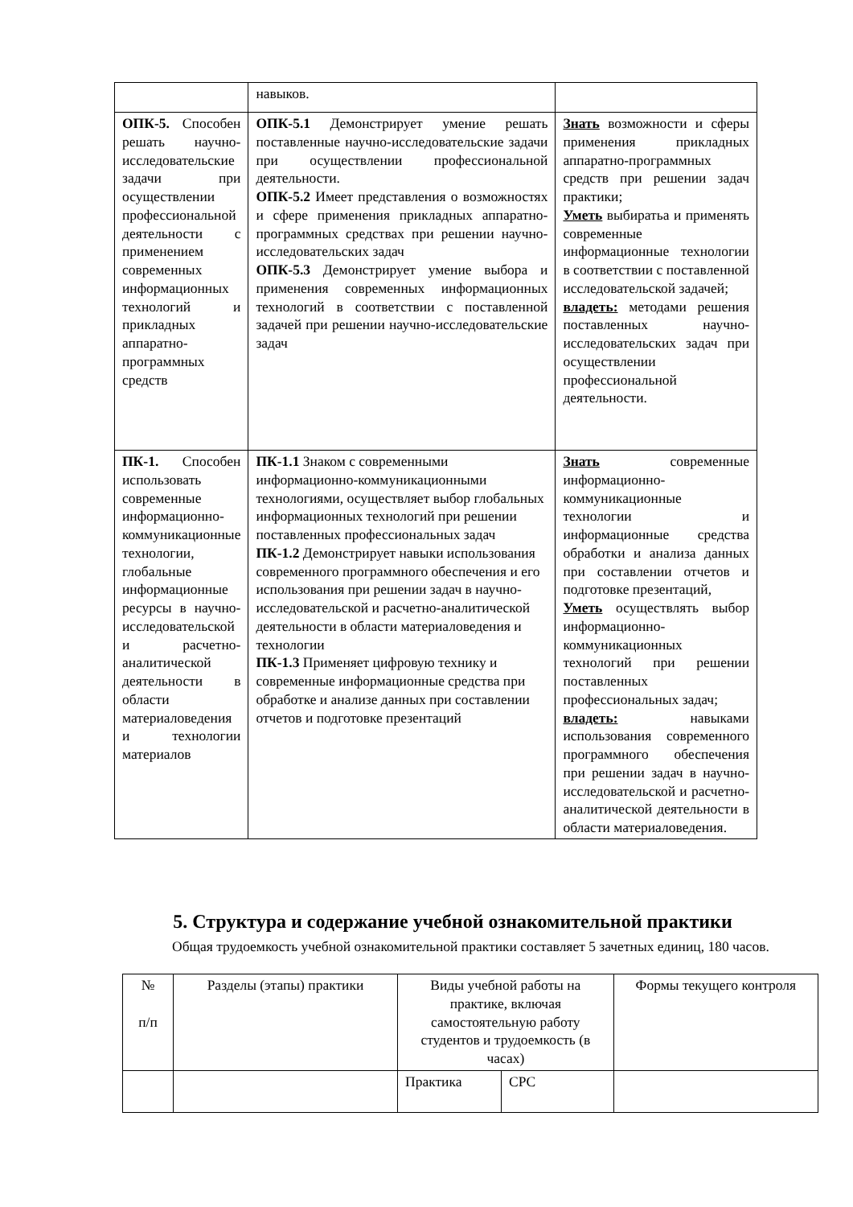| | навыков. | |
| ОПК-5. Способен решать научно-исследовательские задачи при осуществлении профессиональной деятельности с применением современных информационных технологий и прикладных аппаратно-программных средств | ОПК-5.1 Демонстрирует умение решать поставленные научно-исследовательские задачи при осуществлении профессиональной деятельности. ОПК-5.2 Имеет представления о возможностях и сфере применения прикладных аппаратно-программных средствах при решении научно-исследовательских задач ОПК-5.3 Демонстрирует умение выбора и применения современных информационных технологий в соответствии с поставленной задачей при решении научно-исследовательские задач | Знать возможности и сферы применения прикладных аппаратно-программных средств при решении задач практики; Уметь выбиратьа и применять современные информационные технологии в соответствии с поставленной исследовательской задачей; владеть: методами решения поставленных научно-исследовательских задач при осуществлении профессиональной деятельности. |
| ПК-1. Способен использовать современные информационно-коммуникационные технологии, глобальные информационные ресурсы в научно-исследовательской и расчетно-аналитической деятельности в области материаловедения и технологии материалов | ПК-1.1 Знаком с современными информационно-коммуникационными технологиями, осуществляет выбор глобальных информационных технологий при решении поставленных профессиональных задач ПК-1.2 Демонстрирует навыки использования современного программного обеспечения и его использования при решении задач в научно-исследовательской и расчетно-аналитической деятельности в области материаловедения и технологии ПК-1.3 Применяет цифровую технику и современные информационные средства при обработке и анализе данных при составлении отчетов и подготовке презентаций | Знать современные информационно-коммуникационные технологии и информационные средства обработки и анализа данных при составлении отчетов и подготовке презентаций, Уметь осуществлять выбор информационно-коммуникационных технологий при решении поставленных профессиональных задач; владеть: навыками использования современного программного обеспечения при решении задач в научно-исследовательской и расчетно-аналитической деятельности в области материаловедения. |
5. Структура и содержание учебной ознакомительной практики
Общая трудоемкость учебной ознакомительной практики составляет 5 зачетных единиц, 180 часов.
| № п/п | Разделы (этапы) практики | Виды учебной работы на практике, включая самостоятельную работу студентов и трудоемкость (в часах) | | Формы текущего контроля |
| --- | --- | --- | --- | --- |
| | | Практика | СРС | |